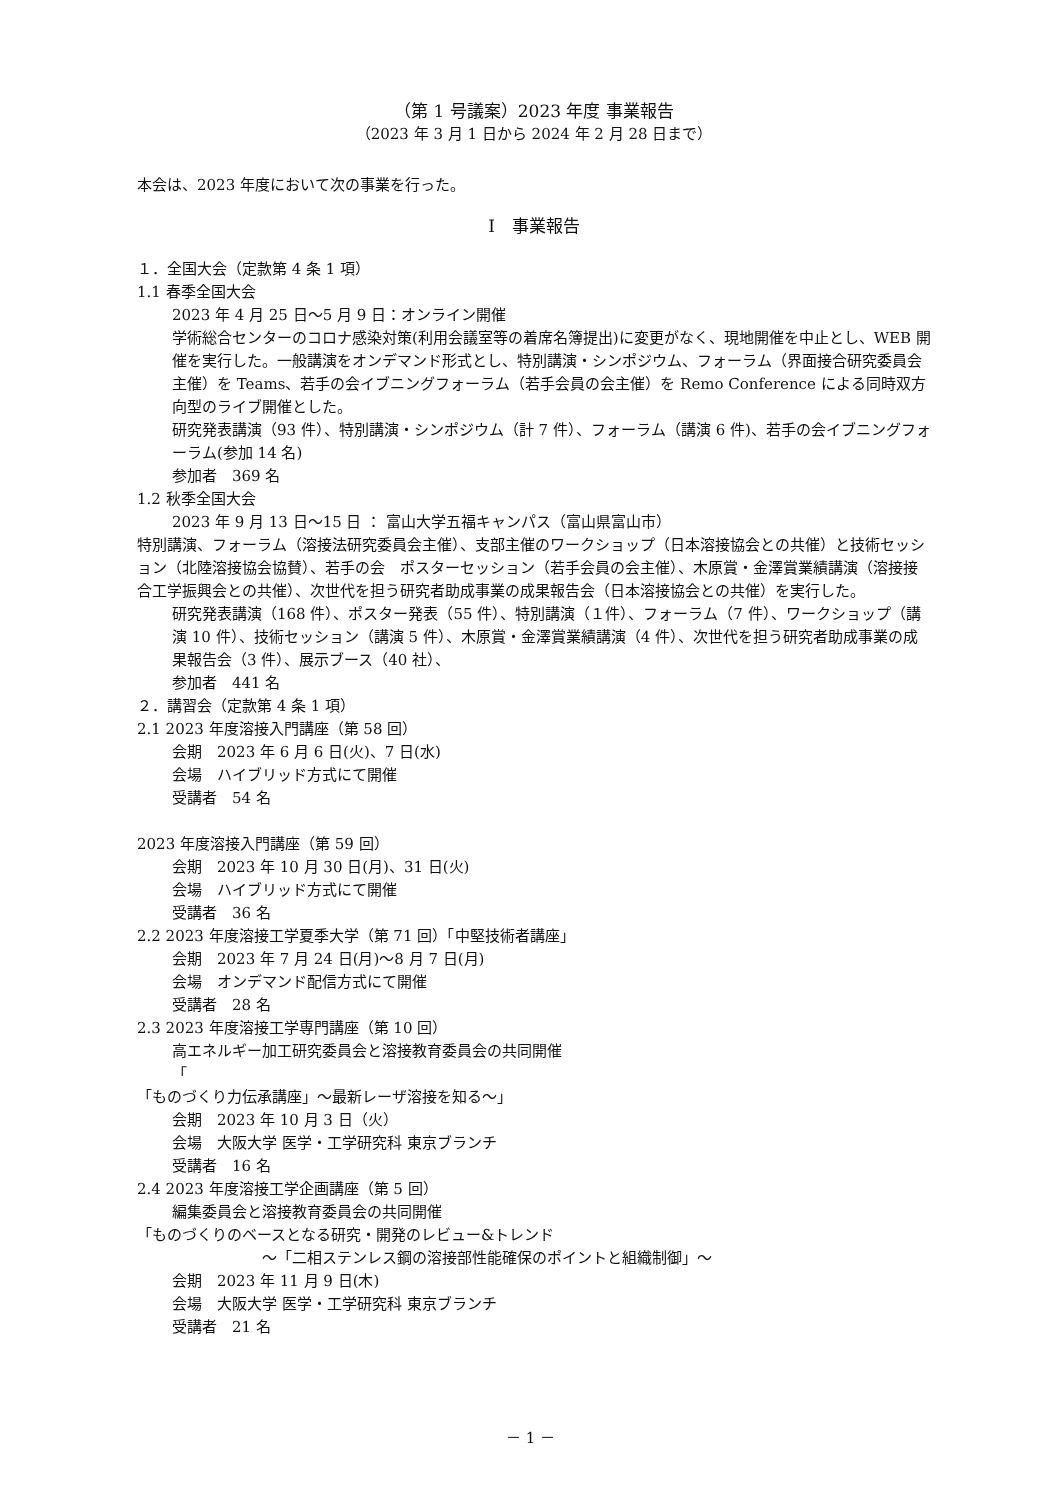（第 1 号議案）2023 年度 事業報告
（2023 年 3 月 1 日から 2024 年 2 月 28 日まで）
本会は、2023 年度において次の事業を行った。
Ⅰ　事業報告
１．全国大会（定款第 4 条 1 項）
1.1 春季全国大会
2023 年 4 月 25 日～5 月 9 日：オンライン開催
学術総合センターのコロナ感染対策(利用会議室等の着席名簿提出)に変更がなく、現地開催を中止とし、WEB 開催を実行した。一般講演をオンデマンド形式とし、特別講演・シンポジウム、フォーラム（界面接合研究委員会主催）を Teams、若手の会イブニングフォーラム（若手会員の会主催）を Remo Conference による同時双方向型のライブ開催とした。
研究発表講演（93 件）、特別講演・シンポジウム（計 7 件）、フォーラム（講演 6 件)、若手の会イブニングフォーラム(参加 14 名)
参加者　369 名
1.2 秋季全国大会
2023 年 9 月 13 日～15 日 ： 富山大学五福キャンパス（富山県富山市）
特別講演、フォーラム（溶接法研究委員会主催）、支部主催のワークショップ（日本溶接協会との共催）と技術セッション（北陸溶接協会協賛）、若手の会　ポスターセッション（若手会員の会主催）、木原賞・金澤賞業績講演（溶接接合工学振興会との共催）、次世代を担う研究者助成事業の成果報告会（日本溶接協会との共催）を実行した。
研究発表講演（168 件）、ポスター発表（55 件）、特別講演（１件）、フォーラム（7 件）、ワークショップ（講演 10 件）、技術セッション（講演 5 件）、木原賞・金澤賞業績講演（4 件）、次世代を担う研究者助成事業の成果報告会（3 件）、展示ブース（40 社）、
参加者　441 名
２．講習会（定款第 4 条 1 項）
2.1 2023 年度溶接入門講座（第 58 回）
会期　2023 年 6 月 6 日(火)、7 日(水)
会場　ハイブリッド方式にて開催
受講者　54 名
2023 年度溶接入門講座（第 59 回）
会期　2023 年 10 月 30 日(月)、31 日(火)
会場　ハイブリッド方式にて開催
受講者　36 名
2.2 2023 年度溶接工学夏季大学（第 71 回）「中堅技術者講座」
会期　2023 年 7 月 24 日(月)～8 月 7 日(月)
会場　オンデマンド配信方式にて開催
受講者　28 名
2.3 2023 年度溶接工学専門講座（第 10 回）
高エネルギー加工研究委員会と溶接教育委員会の共同開催
「
「ものづくり力伝承講座」～最新レーザ溶接を知る～」
会期　2023 年 10 月 3 日（火）
会場　大阪大学 医学・工学研究科 東京ブランチ
受講者　16 名
2.4 2023 年度溶接工学企画講座（第 5 回）
編集委員会と溶接教育委員会の共同開催
「ものづくりのベースとなる研究・開発のレビュー&トレンド
～「二相ステンレス鋼の溶接部性能確保のポイントと組織制御」～
会期　2023 年 11 月 9 日(木)
会場　大阪大学 医学・工学研究科 東京ブランチ
受講者　21 名
－ 1 －